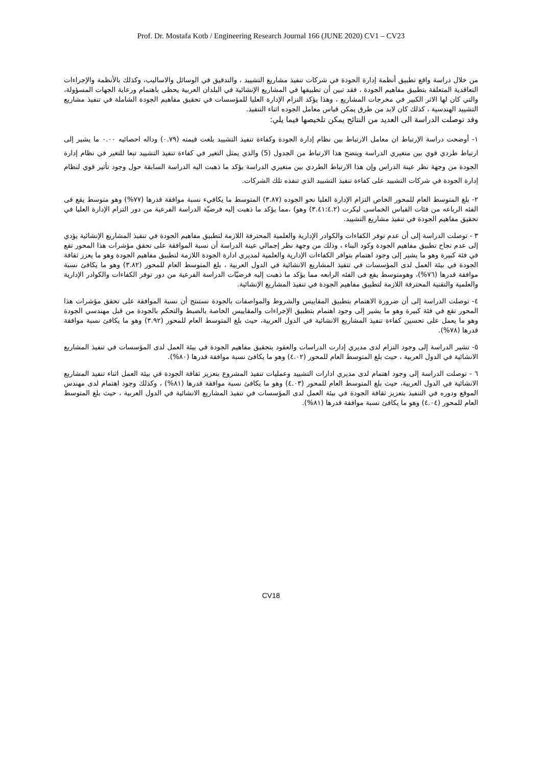Prof. Dr. Mostafa Kotb / Engineering Research Journal 166 (JUNE 2020) CV1 – CV23
من خلال دراسة واقع تطبيق أنظمة إدارة الجودة في شركات تنفيذ مشاريع التشييد ، والتدقيق في الوسائل والاساليب، وكذلك بالأنظمة والإجراءات التعاقدية المتعلقة بتطبيق مفاهيم الجودة ، فقد تبين أن تطبيقها في المشاريع الإنشائية في البلدان العربية يحظى باهتمام ورعاية الجهات المسؤولة، والتي كان لها الاثر الكبير في مخرجات المشاريع ، وهذا يؤكد التزام الإدارة العليا للمؤسسات في تحقيق مفاهيم الجودة الشاملة في تنفيذ مشاريع التشييد الهندسية ، كذلك كان لابد من طرق يمكن قياس معامل الجوده اثناء التنفيذ.
وقد توصلت الدراسة الى العديد من النتائج يمكن تلخيصها فيما يلي:
١- أوضحت دراسة الإرتباط ان معامل الارتباط بين نظام إدارة الجودة وكفاءة تنفيذ التشييد بلغت قيمته (٠.٧٩) وداله احصائيه ٠.٠٠ ما يشير إلى ارتباط طردي قوي بين متغيري الدراسة ويتضح هذا الارتباط من الجدول (5) والذي يمثل التغير في كفاءة تنفيذ التشييد تبعا للتغير في نظام إدارة الجودة من وجهة نظر عينة الدراس وإن هذا الارتباط الطردي بين متغيري الدراسة يؤكد ما ذهبت اليه الدراسة السابقة حول وجود تأثير قوي لنظام إدارة الجودة في شركات التشييد على كفاءة تنفيذ التشييد الذي تنفذه تلك الشركات.
٢- بلغ المتوسط العام للمحور الخاص التزام الإدارة العليا نحو الجوده (٣.٨٧) المتوسط ما يكافيء نسبة موافقة قدرها (٧٧%) وهو متوسط يقع فى الفئه الرباعه من فئات القياس الخماسى ليكرت (٣.٤١:٤.٢) وهو) ،مما يؤكد ما ذهبت إليه فرضيّة الدراسة الفرعية من دور التزام الإدارة العليا في تحقيق مفاهيم الجودة في تنفيذ مشاريع التشييد.
٣ - توصلت الدراسة إلى أن عدم توفر الكفاءات والكوادر الإدارية والعلمية المحترفة اللازمة لتطبيق مفاهيم الجودة في تنفيذ المشاريع الإنشائية يؤدي إلى عدم نجاح تطبيق مفاهيم الجودة وكود البناء ، وذلك من وجهة نظر إجمالي عينة الدراسة أن نسبة الموافقة على تحقق مؤشرات هذا المحور تقع في فئة كبيرة وهو ما يشير إلى وجود اهتمام بتوافر الكفاءات الإدارية والعلمية لمديري ادارة الجودة اللازمة لتطبيق مفاهيم الجودة وهو ما يعزز ثقافة الجودة في بيئة العمل لدى المؤسسات في تنفيذ المشاريع الانشائية في الدول العربية ، بلغ المتوسط العام للمحور (٣.٨٢) وهو ما يكافئ نسبة موافقة قدرها (٧٦%)، وهومتوسط يقع فى الفئه الرابعه مما يؤكد ما ذهبت إليه فرضيّات الدراسة الفرعية من دور توفر الكفاءات والكوادر الإدارية والعلمية والتقنية المحترفة اللازمة لتطبيق مفاهيم الجودة في تنفيذ المشاريع الإنشائية.
٤- توصلت الدراسة إلى أن ضرورة الاهتمام بتطبيق المقاييس والشروط والمواصفات بالجودة نستنتج أن نسبة الموافقة على تحقق مؤشرات هذا المحور تقع في فئة كبيرة وهو ما يشير إلى وجود اهتمام بتطبيق الإجراءات والمقاييس الخاصة بالضبط والتحكم بالجودة من قبل مهندسي الجودة وهو ما يعمل على تحسين كفاءة تنفيذ المشاريع الانشائية في الدول العربية، حيث بلغ المتوسط العام للمحور (٣.٩٢) وهو ما يكافئ نسبة موافقة قدرها (٧٨%).
٥- تشير الدراسة إلى وجود التزام لدى مديري إدارت الدراسات والعقود بتحقيق مفاهيم الجودة في بيئة العمل لدى المؤسسات في تنفيذ المشاريع الانشائية في الدول العربية ، حيث بلغ المتوسط العام للمحور (٤.٠٢) وهو ما يكافئ نسبة موافقة قدرها (٨٠%).
٦ - توصلت الدراسة إلى وجود اهتمام لدى مديري ادارات التشييد وعمليات تنفيذ المشروع بتعزيز ثقافة الجودة في بيئة العمل اثناء تنفيذ المشاريع الانشائية في الدول العربية، حيث بلغ المتوسط العام للمحور (٤.٠٣) وهو ما يكافئ نسبة موافقة قدرها (٨١%) ، وكذلك وجود اهتمام لدى مهندس الموقع ودوره في التنفيذ بتعزيز ثقافة الجودة في بيئة العمل لدى المؤسسات في تنفيذ المشاريع الانشائية في الدول العربية ، حيث بلغ المتوسط العام للمحور (٤.٠٤) وهو ما يكافئ نسبة موافقة قدرها (٨١%).
CV18